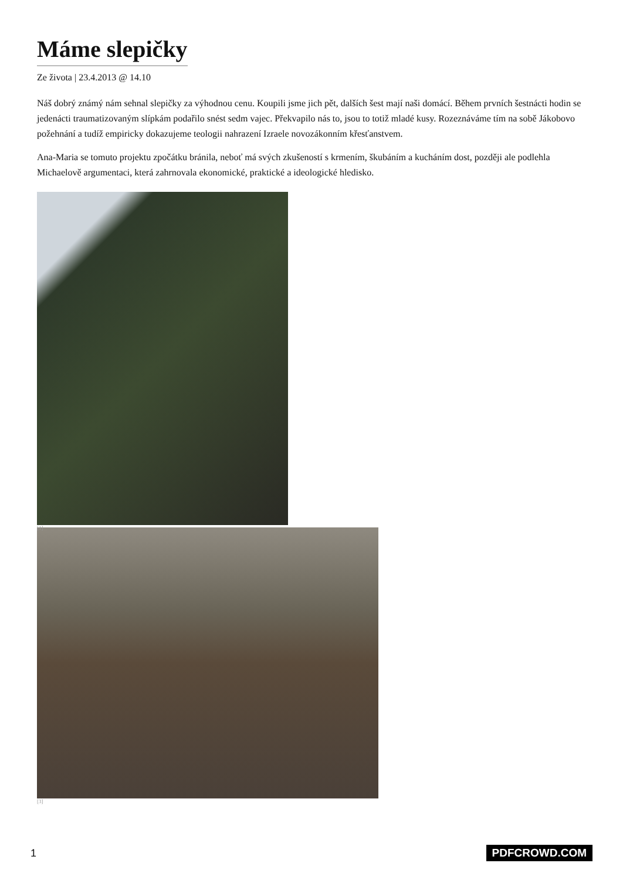Máme slepičky
Ze života | 23.4.2013 @ 14.10
Náš dobrý známý nám sehnal slepičky za výhodnou cenu. Koupili jsme jich pět, dalších šest mají naši domácí. Během prvních šestnácti hodin se jedenácti traumatizovaným slípkám podařilo snést sedm vajec. Překvapilo nás to, jsou to totiž mladé kusy. Rozeznáváme tím na sobě Jákobovo požehnání a tudíž empiricky dokazujeme teologii nahrazení Izraele novozákonním křesťanstvem.
Ana-Maria se tomuto projektu zpočátku bránila, neboť má svých zkušeností s krmením, škubáním a kucháním dost, později ale podlehla Michaelově argumentaci, která zahrnovala ekonomické, praktické a ideologické hledisko.
[1]
[3]
1 PDFCROWD.COM